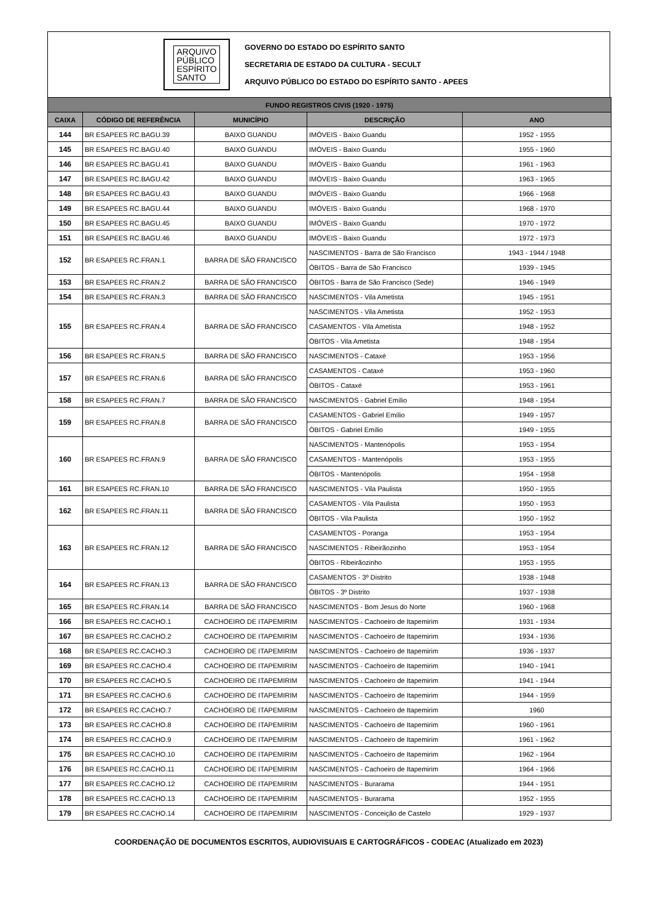ARQUIVO
PÚBLICO
ESPÍRITO
SANTO
GOVERNO DO ESTADO DO ESPÍRITO SANTO
SECRETARIA DE ESTADO DA CULTURA - SECULT
ARQUIVO PÚBLICO DO ESTADO DO ESPÍRITO SANTO - APEES
| FUNDO REGISTROS CIVIS (1920 - 1975) | | | | |
| --- | --- | --- | --- | --- |
| CAIXA | CÓDIGO DE REFERÊNCIA | MUNICÍPIO | DESCRIÇÃO | ANO |
| 144 | BR ESAPEES RC.BAGU.39 | BAIXO GUANDU | IMÓVEIS - Baixo Guandu | 1952 - 1955 |
| 145 | BR ESAPEES RC.BAGU.40 | BAIXO GUANDU | IMÓVEIS - Baixo Guandu | 1955 - 1960 |
| 146 | BR ESAPEES RC.BAGU.41 | BAIXO GUANDU | IMÓVEIS - Baixo Guandu | 1961 - 1963 |
| 147 | BR ESAPEES RC.BAGU.42 | BAIXO GUANDU | IMÓVEIS - Baixo Guandu | 1963 - 1965 |
| 148 | BR ESAPEES RC.BAGU.43 | BAIXO GUANDU | IMÓVEIS - Baixo Guandu | 1966 - 1968 |
| 149 | BR ESAPEES RC.BAGU.44 | BAIXO GUANDU | IMÓVEIS - Baixo Guandu | 1968 - 1970 |
| 150 | BR ESAPEES RC.BAGU.45 | BAIXO GUANDU | IMÓVEIS - Baixo Guandu | 1970 - 1972 |
| 151 | BR ESAPEES RC.BAGU.46 | BAIXO GUANDU | IMÓVEIS - Baixo Guandu | 1972 - 1973 |
| 152 | BR ESAPEES RC.FRAN.1 | BARRA DE SÃO FRANCISCO | NASCIMENTOS - Barra de São Francisco | 1943 - 1944 / 1948 |
| | | | ÓBITOS - Barra de São Francisco | 1939 - 1945 |
| 153 | BR ESAPEES RC.FRAN.2 | BARRA DE SÃO FRANCISCO | ÓBITOS - Barra de São Francisco (Sede) | 1946 - 1949 |
| 154 | BR ESAPEES RC.FRAN.3 | BARRA DE SÃO FRANCISCO | NASCIMENTOS - Vila Ametista | 1945 - 1951 |
| 155 | BR ESAPEES RC.FRAN.4 | BARRA DE SÃO FRANCISCO | NASCIMENTOS - Vila Ametista | 1952 - 1953 |
| | | | CASAMENTOS - Vila Ametista | 1948 - 1952 |
| | | | ÓBITOS - Vila Ametista | 1948 - 1954 |
| 156 | BR ESAPEES RC.FRAN.5 | BARRA DE SÃO FRANCISCO | NASCIMENTOS - Cataxé | 1953 - 1956 |
| 157 | BR ESAPEES RC.FRAN.6 | BARRA DE SÃO FRANCISCO | CASAMENTOS - Cataxé | 1953 - 1960 |
| | | | ÓBITOS - Cataxé | 1953 - 1961 |
| 158 | BR ESAPEES RC.FRAN.7 | BARRA DE SÃO FRANCISCO | NASCIMENTOS - Gabriel Emílio | 1948 - 1954 |
| 159 | BR ESAPEES RC.FRAN.8 | BARRA DE SÃO FRANCISCO | CASAMENTOS - Gabriel Emílio | 1949 - 1957 |
| | | | ÓBITOS - Gabriel Emílio | 1949 - 1955 |
| 160 | BR ESAPEES RC.FRAN.9 | BARRA DE SÃO FRANCISCO | NASCIMENTOS - Mantenópolis | 1953 - 1954 |
| | | | CASAMENTOS - Mantenópolis | 1953 - 1955 |
| | | | ÓBITOS - Mantenópolis | 1954 - 1958 |
| 161 | BR ESAPEES RC.FRAN.10 | BARRA DE SÃO FRANCISCO | NASCIMENTOS - Vila Paulista | 1950 - 1955 |
| 162 | BR ESAPEES RC.FRAN.11 | BARRA DE SÃO FRANCISCO | CASAMENTOS - Vila Paulista | 1950 - 1953 |
| | | | ÓBITOS - Vila Paulista | 1950 - 1952 |
| 163 | BR ESAPEES RC.FRAN.12 | BARRA DE SÃO FRANCISCO | CASAMENTOS - Poranga | 1953 - 1954 |
| | | | NASCIMENTOS - Ribeirãozinho | 1953 - 1954 |
| | | | ÓBITOS - Ribeirãozinho | 1953 - 1955 |
| 164 | BR ESAPEES RC.FRAN.13 | BARRA DE SÃO FRANCISCO | CASAMENTOS - 3º Distrito | 1938 - 1948 |
| | | | ÓBITOS - 3º Distrito | 1937 - 1938 |
| 165 | BR ESAPEES RC.FRAN.14 | BARRA DE SÃO FRANCISCO | NASCIMENTOS - Bom Jesus do Norte | 1960 - 1968 |
| 166 | BR ESAPEES RC.CACHO.1 | CACHOEIRO DE ITAPEMIRIM | NASCIMENTOS - Cachoeiro de Itapemirim | 1931 - 1934 |
| 167 | BR ESAPEES RC.CACHO.2 | CACHOEIRO DE ITAPEMIRIM | NASCIMENTOS - Cachoeiro de Itapemirim | 1934 - 1936 |
| 168 | BR ESAPEES RC.CACHO.3 | CACHOEIRO DE ITAPEMIRIM | NASCIMENTOS - Cachoeiro de Itapemirim | 1936 - 1937 |
| 169 | BR ESAPEES RC.CACHO.4 | CACHOEIRO DE ITAPEMIRIM | NASCIMENTOS - Cachoeiro de Itapemirim | 1940 - 1941 |
| 170 | BR ESAPEES RC.CACHO.5 | CACHOEIRO DE ITAPEMIRIM | NASCIMENTOS - Cachoeiro de Itapemirim | 1941 - 1944 |
| 171 | BR ESAPEES RC.CACHO.6 | CACHOEIRO DE ITAPEMIRIM | NASCIMENTOS - Cachoeiro de Itapemirim | 1944 - 1959 |
| 172 | BR ESAPEES RC.CACHO.7 | CACHOEIRO DE ITAPEMIRIM | NASCIMENTOS - Cachoeiro de Itapemirim | 1960 |
| 173 | BR ESAPEES RC.CACHO.8 | CACHOEIRO DE ITAPEMIRIM | NASCIMENTOS - Cachoeiro de Itapemirim | 1960 - 1961 |
| 174 | BR ESAPEES RC.CACHO.9 | CACHOEIRO DE ITAPEMIRIM | NASCIMENTOS - Cachoeiro de Itapemirim | 1961 - 1962 |
| 175 | BR ESAPEES RC.CACHO.10 | CACHOEIRO DE ITAPEMIRIM | NASCIMENTOS - Cachoeiro de Itapemirim | 1962 - 1964 |
| 176 | BR ESAPEES RC.CACHO.11 | CACHOEIRO DE ITAPEMIRIM | NASCIMENTOS - Cachoeiro de Itapemirim | 1964 - 1966 |
| 177 | BR ESAPEES RC.CACHO.12 | CACHOEIRO DE ITAPEMIRIM | NASCIMENTOS - Burarama | 1944 - 1951 |
| 178 | BR ESAPEES RC.CACHO.13 | CACHOEIRO DE ITAPEMIRIM | NASCIMENTOS - Burarama | 1952 - 1955 |
| 179 | BR ESAPEES RC.CACHO.14 | CACHOEIRO DE ITAPEMIRIM | NASCIMENTOS - Conceição de Castelo | 1929 - 1937 |
COORDENAÇÃO DE DOCUMENTOS ESCRITOS, AUDIOVISUAIS E CARTOGRÁFICOS - CODEAC (Atualizado em 2023)